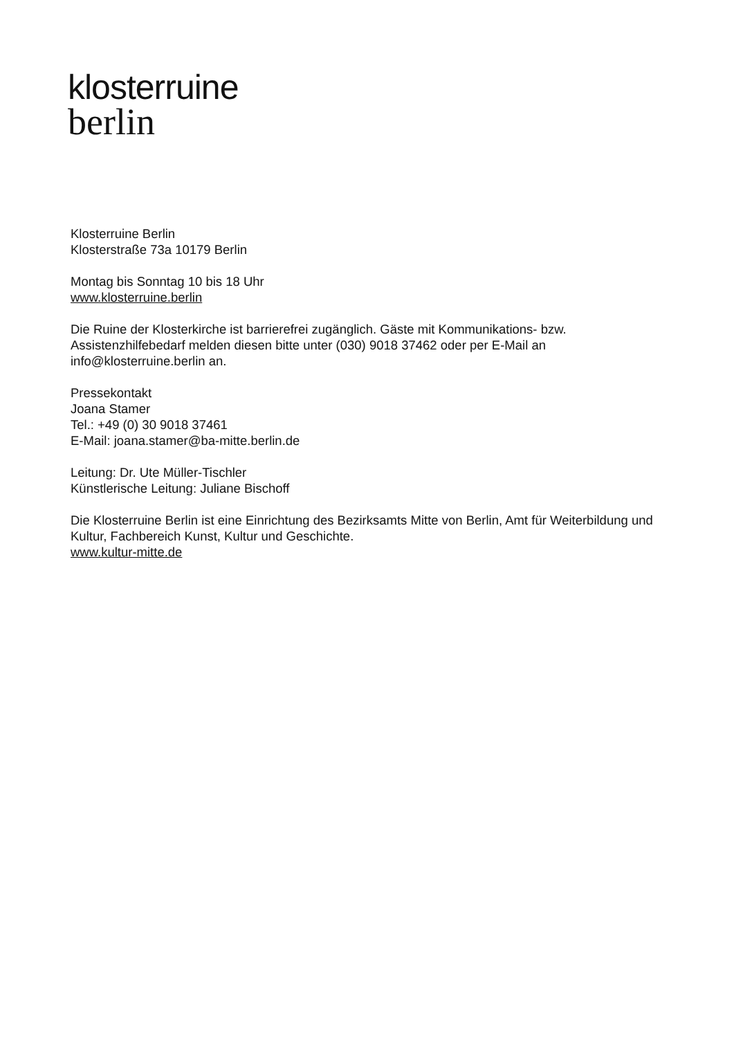klosterruine
berlin
Klosterruine Berlin
Klosterstraße 73a 10179 Berlin
Montag bis Sonntag 10 bis 18 Uhr
www.klosterruine.berlin
Die Ruine der Klosterkirche ist barrierefrei zugänglich. Gäste mit Kommunikations- bzw. Assistenzhilfebedarf melden diesen bitte unter (030) 9018 37462 oder per E-Mail an info@klosterruine.berlin an.
Pressekontakt
Joana Stamer
Tel.: +49 (0) 30 9018 37461
E-Mail: joana.stamer@ba-mitte.berlin.de
Leitung: Dr. Ute Müller-Tischler
Künstlerische Leitung: Juliane Bischoff
Die Klosterruine Berlin ist eine Einrichtung des Bezirksamts Mitte von Berlin, Amt für Weiterbildung und Kultur, Fachbereich Kunst, Kultur und Geschichte.
www.kultur-mitte.de